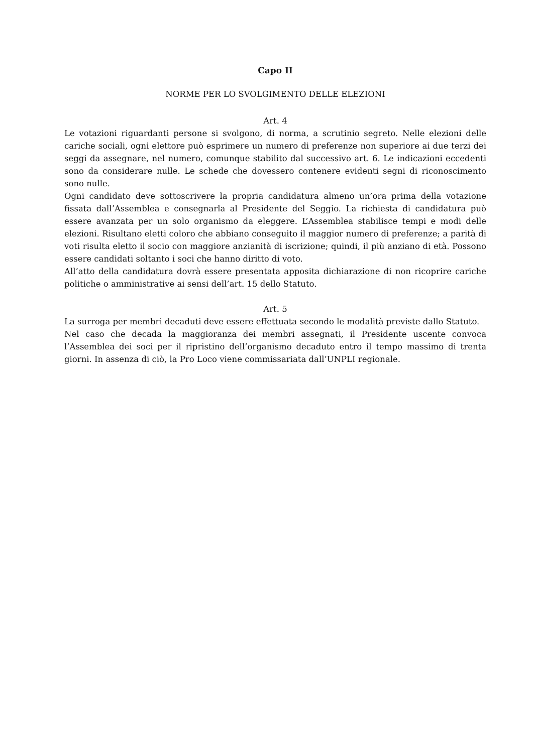Capo II
NORME PER LO SVOLGIMENTO DELLE ELEZIONI
Art. 4
Le votazioni riguardanti persone si svolgono, di norma, a scrutinio segreto. Nelle elezioni delle cariche sociali, ogni elettore può esprimere un numero di preferenze non superiore ai due terzi dei seggi da assegnare, nel numero, comunque stabilito dal successivo art. 6. Le indicazioni eccedenti sono da considerare nulle. Le schede che dovessero contenere evidenti segni di riconoscimento sono nulle.
Ogni candidato deve sottoscrivere la propria candidatura almeno un’ora prima della votazione fissata dall’Assemblea e consegnarla al Presidente del Seggio. La richiesta di candidatura può essere avanzata per un solo organismo da eleggere. L’Assemblea stabilisce tempi e modi delle elezioni. Risultano eletti coloro che abbiano conseguito il maggior numero di preferenze; a parità di voti risulta eletto il socio con maggiore anzianità di iscrizione; quindi, il più anziano di età. Possono essere candidati soltanto i soci che hanno diritto di voto.
All’atto della candidatura dovrà essere presentata apposita dichiarazione di non ricoprire cariche politiche o amministrative ai sensi dell’art. 15 dello Statuto.
Art. 5
La surroga per membri decaduti deve essere effettuata secondo le modalità previste dallo Statuto.
Nel caso che decada la maggioranza dei membri assegnati, il Presidente uscente convoca l’Assemblea dei soci per il ripristino dell’organismo decaduto entro il tempo massimo di trenta giorni. In assenza di ciò, la Pro Loco viene commissariata dall’UNPLI regionale.